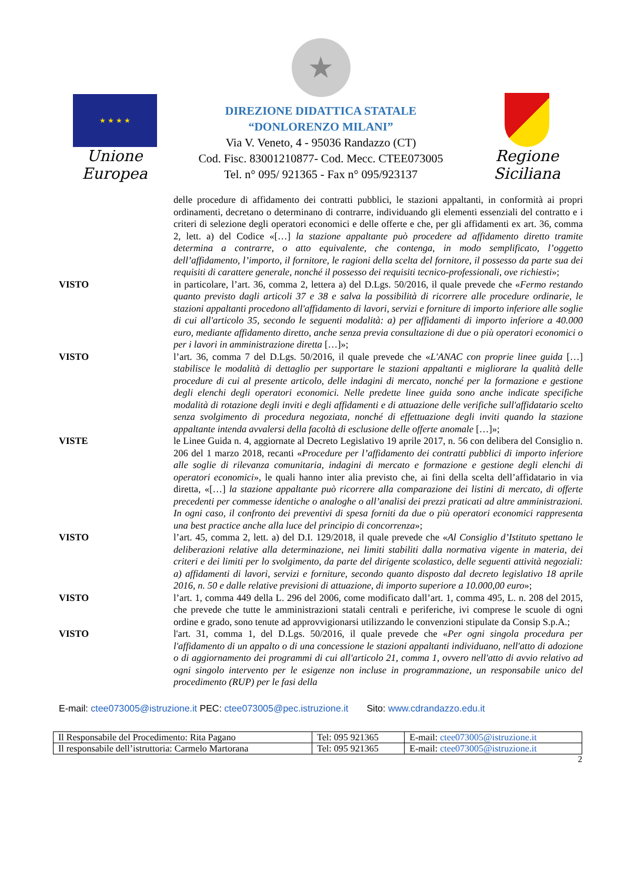★ ★ ★ ★
Unione Europea
★
DIREZIONE DIDATTICA STATALE
“DONLORENZO MILANI”
Via V. Veneto, 4 - 95036 Randazzo (CT)
Cod. Fisc. 83001210877- Cod. Mecc. CTEE073005
Tel. n° 095/ 921365 - Fax n° 095/923137
Regione Siciliana
delle procedure di affidamento dei contratti pubblici, le stazioni appaltanti, in conformità ai propri ordinamenti, decretano o determinano di contrarre, individuando gli elementi essenziali del contratto e i criteri di selezione degli operatori economici e delle offerte e che, per gli affidamenti ex art. 36, comma 2, lett. a) del Codice «[…] la stazione appaltante può procedere ad affidamento diretto tramite determina a contrarre, o atto equivalente, che contenga, in modo semplificato, l’oggetto dell’affidamento, l’importo, il fornitore, le ragioni della scelta del fornitore, il possesso da parte sua dei requisiti di carattere generale, nonché il possesso dei requisiti tecnico-professionali, ove richiesti»;
VISTO in particolare, l’art. 36, comma 2, lettera a) del D.Lgs. 50/2016, il quale prevede che «Fermo restando quanto previsto dagli articoli 37 e 38 e salva la possibilità di ricorrere alle procedure ordinarie, le stazioni appaltanti procedono all'affidamento di lavori, servizi e forniture di importo inferiore alle soglie di cui all'articolo 35, secondo le seguenti modalità: a) per affidamenti di importo inferiore a 40.000 euro, mediante affidamento diretto, anche senza previa consultazione di due o più operatori economici o per i lavori in amministrazione diretta […]»;
VISTO l’art. 36, comma 7 del D.Lgs. 50/2016, il quale prevede che «L'ANAC con proprie linee guida […] stabilisce le modalità di dettaglio per supportare le stazioni appaltanti e migliorare la qualità delle procedure di cui al presente articolo, delle indagini di mercato, nonché per la formazione e gestione degli elenchi degli operatori economici. Nelle predette linee guida sono anche indicate specifiche modalità di rotazione degli inviti e degli affidamenti e di attuazione delle verifiche sull'affidatario scelto senza svolgimento di procedura negoziata, nonché di effettuazione degli inviti quando la stazione appaltante intenda avvalersi della facoltà di esclusione delle offerte anomale […]»;
VISTE le Linee Guida n. 4, aggiornate al Decreto Legislativo 19 aprile 2017, n. 56 con delibera del Consiglio n. 206 del 1 marzo 2018, recanti «Procedure per l’affidamento dei contratti pubblici di importo inferiore alle soglie di rilevanza comunitaria, indagini di mercato e formazione e gestione degli elenchi di operatori economici», le quali hanno inter alia previsto che, ai fini della scelta dell’affidatario in via diretta, «[…] la stazione appaltante può ricorrere alla comparazione dei listini di mercato, di offerte precedenti per commesse identiche o analoghe o all’analisi dei prezzi praticati ad altre amministrazioni. In ogni caso, il confronto dei preventivi di spesa forniti da due o più operatori economici rappresenta una best practice anche alla luce del principio di concorrenza»;
VISTO l’art. 45, comma 2, lett. a) del D.I. 129/2018, il quale prevede che «Al Consiglio d’Istituto spettano le deliberazioni relative alla determinazione, nei limiti stabiliti dalla normativa vigente in materia, dei criteri e dei limiti per lo svolgimento, da parte del dirigente scolastico, delle seguenti attività negoziali: a) affidamenti di lavori, servizi e forniture, secondo quanto disposto dal decreto legislativo 18 aprile 2016, n. 50 e dalle relative previsioni di attuazione, di importo superiore a 10.000,00 euro»;
VISTO l’art. 1, comma 449 della L. 296 del 2006, come modificato dall’art. 1, comma 495, L. n. 208 del 2015, che prevede che tutte le amministrazioni statali centrali e periferiche, ivi comprese le scuole di ogni ordine e grado, sono tenute ad approvvigionarsi utilizzando le convenzioni stipulate da Consip S.p.A.;
VISTO l'art. 31, comma 1, del D.Lgs. 50/2016, il quale prevede che «Per ogni singola procedura per l'affidamento di un appalto o di una concessione le stazioni appaltanti individuano, nell'atto di adozione o di aggiornamento dei programmi di cui all'articolo 21, comma 1, ovvero nell'atto di avvio relativo ad ogni singolo intervento per le esigenze non incluse in programmazione, un responsabile unico del procedimento (RUP) per le fasi della
E-mail: ctee073005@istruzione.it PEC: ctee073005@pec.istruzione.it Sito: www.cdrandazzo.edu.it
| Il Responsabile del Procedimento: Rita Pagano | Tel: 095 921365 | E-mail: ctee073005@istruzione.it |
| Il responsabile dell’istruttoria: Carmelo Martorana | Tel: 095 921365 | E-mail: ctee073005@istruzione.it |
2